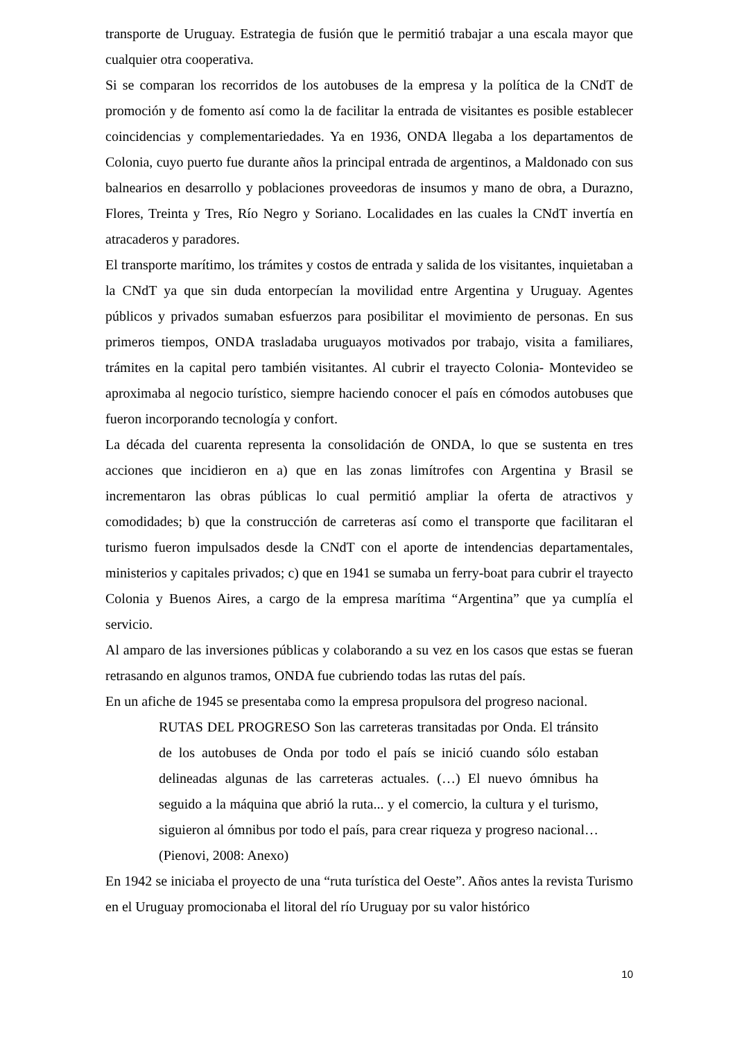transporte de Uruguay. Estrategia de fusión que le permitió trabajar a una escala mayor que cualquier otra cooperativa.
Si se comparan los recorridos de los autobuses de la empresa y la política de la CNdT de promoción y de fomento así como la de facilitar la entrada de visitantes es posible establecer coincidencias y complementariedades. Ya en 1936, ONDA llegaba a los departamentos de Colonia, cuyo puerto fue durante años la principal entrada de argentinos, a Maldonado con sus balnearios en desarrollo y poblaciones proveedoras de insumos y mano de obra, a Durazno, Flores, Treinta y Tres, Río Negro y Soriano. Localidades en las cuales la CNdT invertía en atracaderos y paradores.
El transporte marítimo, los trámites y costos de entrada y salida de los visitantes, inquietaban a la CNdT ya que sin duda entorpecían la movilidad entre Argentina y Uruguay. Agentes públicos y privados sumaban esfuerzos para posibilitar el movimiento de personas. En sus primeros tiempos, ONDA trasladaba uruguayos motivados por trabajo, visita a familiares, trámites en la capital pero también visitantes. Al cubrir el trayecto Colonia- Montevideo se aproximaba al negocio turístico, siempre haciendo conocer el país en cómodos autobuses que fueron incorporando tecnología y confort.
La década del cuarenta representa la consolidación de ONDA, lo que se sustenta en tres acciones que incidieron en a) que en las zonas limítrofes con Argentina y Brasil se incrementaron las obras públicas lo cual permitió ampliar la oferta de atractivos y comodidades; b) que la construcción de carreteras así como el transporte que facilitaran el turismo fueron impulsados desde la CNdT con el aporte de intendencias departamentales, ministerios y capitales privados; c) que en 1941 se sumaba un ferry-boat para cubrir el trayecto Colonia y Buenos Aires, a cargo de la empresa marítima “Argentina” que ya cumplía el servicio.
Al amparo de las inversiones públicas y colaborando a su vez en los casos que estas se fueran retrasando en algunos tramos, ONDA fue cubriendo todas las rutas del país.
En un afiche de 1945 se presentaba como la empresa propulsora del progreso nacional.
RUTAS DEL PROGRESO Son las carreteras transitadas por Onda. El tránsito de los autobuses de Onda por todo el país se inició cuando sólo estaban delineadas algunas de las carreteras actuales. (…) El nuevo ómnibus ha seguido a la máquina que abrió la ruta... y el comercio, la cultura y el turismo, siguieron al ómnibus por todo el país, para crear riqueza y progreso nacional… (Pienovi, 2008: Anexo)
En 1942 se iniciaba el proyecto de una “ruta turística del Oeste”. Años antes la revista Turismo en el Uruguay promocionaba el litoral del río Uruguay por su valor histórico
10